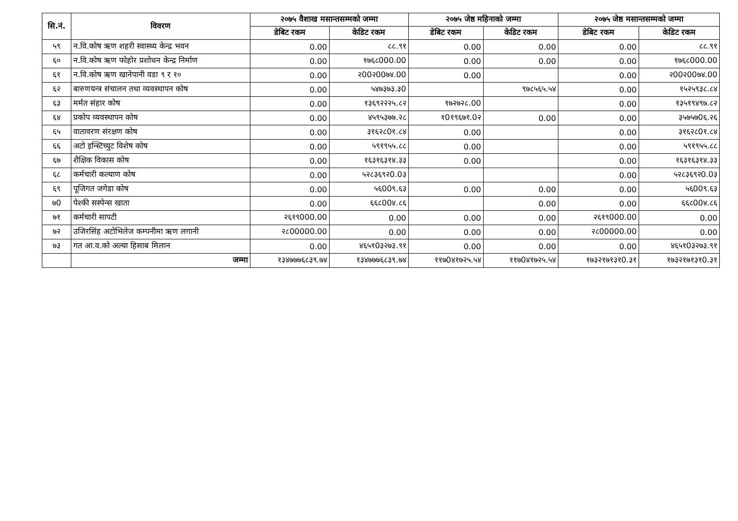| सि.नं. | विवरण | २०७५ वैशाख मसान्तसम्मको जम्मा | | २०७५ जेष्ठ महिनाको जम्मा | | २०७५ जेष्ठ मसान्तसम्मको जम्मा | |
| --- | --- | --- | --- | --- | --- | --- | --- |
| | | डेबिट रकम | केडिट रकम | डेबिट रकम | केडिट रकम | डेबिट रकम | केडिट रकम |
| ५९ | न.वि.कोष ऋण शहरी स्वास्थ्य केन्द्र भवन | 0.00 | ८८.९१ | 0.00 | 0.00 | 0.00 | ८८.९१ |
| ६० | न.वि.कोष ऋण फोहोर प्रशोधन केन्द्र निर्माण | 0.00 | १७६८000.00 | 0.00 | 0.00 | 0.00 | १७६८000.00 |
| ६१ | न.वि.कोष ऋण खानेपानी वडा ९ र १० | 0.00 | २00२00७४.00 | 0.00 | | 0.00 | २00२00७४.00 |
| ६२ | बारुणयन्त्र संचालन तथा व्यवस्थापन कोष | 0.00 | ५४७३७३.३0 | | ९७८५६५.५४ | 0.00 | १५२५९३८.८४ |
| ६३ | मर्मत संहार कोष | 0.00 | १३६९२२२५.८२ | १७२७२८.00 | | 0.00 | १३५१९४९७.८२ |
| ६४ | प्रकोप व्यवस्थापन कोष | 0.00 | ४५९५३७७.२८ | १0१९६७१.0२ | 0.00 | 0.00 | ३५७५७0६.२६ |
| ६५ | वातावरण संरक्षण कोष | 0.00 | ३१६२८0१.८४ | 0.00 | | 0.00 | ३१६२८0१.८४ |
| ६६ | अटो इन्स्टिच्युट विशेष कोष | 0.00 | ५९१९५५.८८ | 0.00 | | 0.00 | ५९१९५५.८८ |
| ६७ | शैक्षिक विकास कोष | 0.00 | १६३१६३१४.३३ | 0.00 | | 0.00 | १६३१६३१४.३३ |
| ६८ | कर्मचारी कल्याण कोष | 0.00 | ५२८३६९२0.0३ | | | 0.00 | ५२८३६९२0.0३ |
| ६९ | पूजिगत जगेडा कोष | 0.00 | ५६00९.६३ | 0.00 | 0.00 | 0.00 | ५६00९.६३ |
| ७0 | पेश्की सस्पेन्स खाता | 0.00 | ६६८00४.८६ | | 0.00 | 0.00 | ६६८00४.८६ |
| ७१ | कर्मचारी सापटी | २६१९000.00 | 0.00 | 0.00 | 0.00 | २६१९000.00 | 0.00 |
| ७२ | उजिरसिंह अटोभिलेज कम्पनीमा ऋण लगानी | २८00000.00 | 0.00 | 0.00 | 0.00 | २८00000.00 | 0.00 |
| ७३ | गत आ.व.को अल्या हिसाब मिलान | 0.00 | ४६५१0३२७३.९१ | 0.00 | 0.00 | 0.00 | ४६५१0३२७३.९१ |
| | जम्मा | १३४७७७६८३९.७४ | १३४७७७६८३९.७४ | ११७0४१७२५.५४ | ११७0४१७२५.५४ | १७३२१७१३१0.३१ | १७३२१७१३१0.३१ |